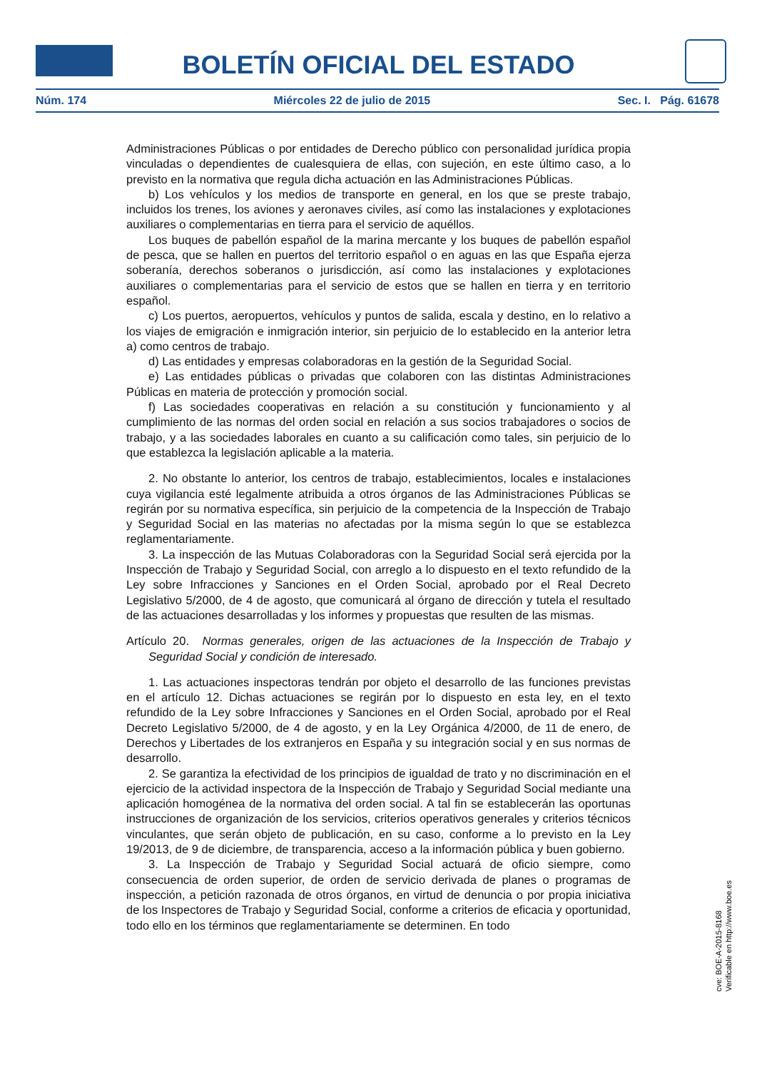BOLETÍN OFICIAL DEL ESTADO
Núm. 174 Miércoles 22 de julio de 2015 Sec. I. Pág. 61678
Administraciones Públicas o por entidades de Derecho público con personalidad jurídica propia vinculadas o dependientes de cualesquiera de ellas, con sujeción, en este último caso, a lo previsto en la normativa que regula dicha actuación en las Administraciones Públicas.
b) Los vehículos y los medios de transporte en general, en los que se preste trabajo, incluidos los trenes, los aviones y aeronaves civiles, así como las instalaciones y explotaciones auxiliares o complementarias en tierra para el servicio de aquéllos.
Los buques de pabellón español de la marina mercante y los buques de pabellón español de pesca, que se hallen en puertos del territorio español o en aguas en las que España ejerza soberanía, derechos soberanos o jurisdicción, así como las instalaciones y explotaciones auxiliares o complementarias para el servicio de estos que se hallen en tierra y en territorio español.
c) Los puertos, aeropuertos, vehículos y puntos de salida, escala y destino, en lo relativo a los viajes de emigración e inmigración interior, sin perjuicio de lo establecido en la anterior letra a) como centros de trabajo.
d) Las entidades y empresas colaboradoras en la gestión de la Seguridad Social.
e) Las entidades públicas o privadas que colaboren con las distintas Administraciones Públicas en materia de protección y promoción social.
f) Las sociedades cooperativas en relación a su constitución y funcionamiento y al cumplimiento de las normas del orden social en relación a sus socios trabajadores o socios de trabajo, y a las sociedades laborales en cuanto a su calificación como tales, sin perjuicio de lo que establezca la legislación aplicable a la materia.
2. No obstante lo anterior, los centros de trabajo, establecimientos, locales e instalaciones cuya vigilancia esté legalmente atribuida a otros órganos de las Administraciones Públicas se regirán por su normativa específica, sin perjuicio de la competencia de la Inspección de Trabajo y Seguridad Social en las materias no afectadas por la misma según lo que se establezca reglamentariamente.
3. La inspección de las Mutuas Colaboradoras con la Seguridad Social será ejercida por la Inspección de Trabajo y Seguridad Social, con arreglo a lo dispuesto en el texto refundido de la Ley sobre Infracciones y Sanciones en el Orden Social, aprobado por el Real Decreto Legislativo 5/2000, de 4 de agosto, que comunicará al órgano de dirección y tutela el resultado de las actuaciones desarrolladas y los informes y propuestas que resulten de las mismas.
Artículo 20. Normas generales, origen de las actuaciones de la Inspección de Trabajo y Seguridad Social y condición de interesado.
1. Las actuaciones inspectoras tendrán por objeto el desarrollo de las funciones previstas en el artículo 12. Dichas actuaciones se regirán por lo dispuesto en esta ley, en el texto refundido de la Ley sobre Infracciones y Sanciones en el Orden Social, aprobado por el Real Decreto Legislativo 5/2000, de 4 de agosto, y en la Ley Orgánica 4/2000, de 11 de enero, de Derechos y Libertades de los extranjeros en España y su integración social y en sus normas de desarrollo.
2. Se garantiza la efectividad de los principios de igualdad de trato y no discriminación en el ejercicio de la actividad inspectora de la Inspección de Trabajo y Seguridad Social mediante una aplicación homogénea de la normativa del orden social. A tal fin se establecerán las oportunas instrucciones de organización de los servicios, criterios operativos generales y criterios técnicos vinculantes, que serán objeto de publicación, en su caso, conforme a lo previsto en la Ley 19/2013, de 9 de diciembre, de transparencia, acceso a la información pública y buen gobierno.
3. La Inspección de Trabajo y Seguridad Social actuará de oficio siempre, como consecuencia de orden superior, de orden de servicio derivada de planes o programas de inspección, a petición razonada de otros órganos, en virtud de denuncia o por propia iniciativa de los Inspectores de Trabajo y Seguridad Social, conforme a criterios de eficacia y oportunidad, todo ello en los términos que reglamentariamente se determinen. En todo
cve: BOE-A-2015-8168
Verificable en http://www.boe.es